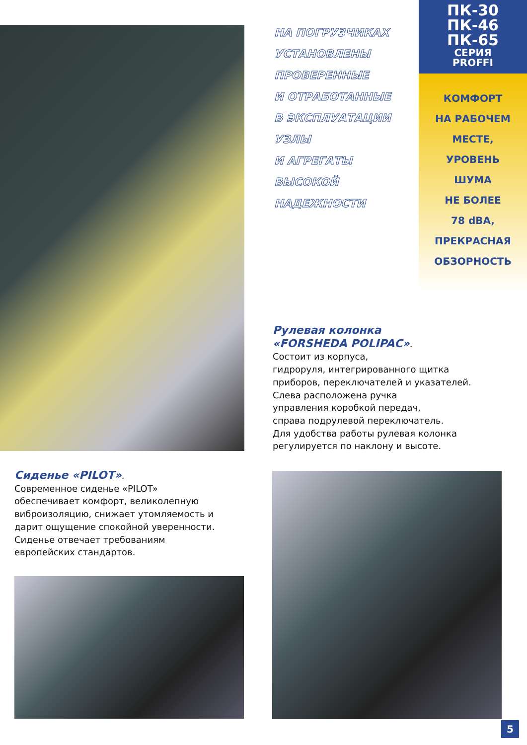НА ПОГРУЗЧИКАХ
УСТАНОВЛЕНЫ
ПРОВЕРЕННЫЕ
И ОТРАБОТАННЫЕ
В ЭКСПЛУАТАЦИИ
УЗЛЫ
И АГРЕГАТЫ
ВЫСОКОЙ
НАДЕЖНОСТИ
ПК-30
ПК-46
ПК-65
СЕРИЯ
PROFFI
КОМФОРТ
НА РАБОЧЕМ
МЕСТЕ,
УРОВЕНЬ
ШУМА
НЕ БОЛЕЕ
78 dBA,
ПРЕКРАСНАЯ
ОБЗОРНОСТЬ
Рулевая колонка
«FORSHEDA POLIPAC».
Состоит из корпуса,
гидроруля, интегрированного щитка
приборов, переключателей и указателей.
Слева расположена ручка
управления коробкой передач,
справа подрулевой переключатель.
Для удобства работы рулевая колонка
регулируется по наклону и высоте.
Сиденье «PILOT».
Современное сиденье «PILOT»
обеспечивает комфорт, великолепную
виброизоляцию, снижает утомляемость и
дарит ощущение спокойной уверенности.
Сиденье отвечает требованиям
европейских стандартов.
5